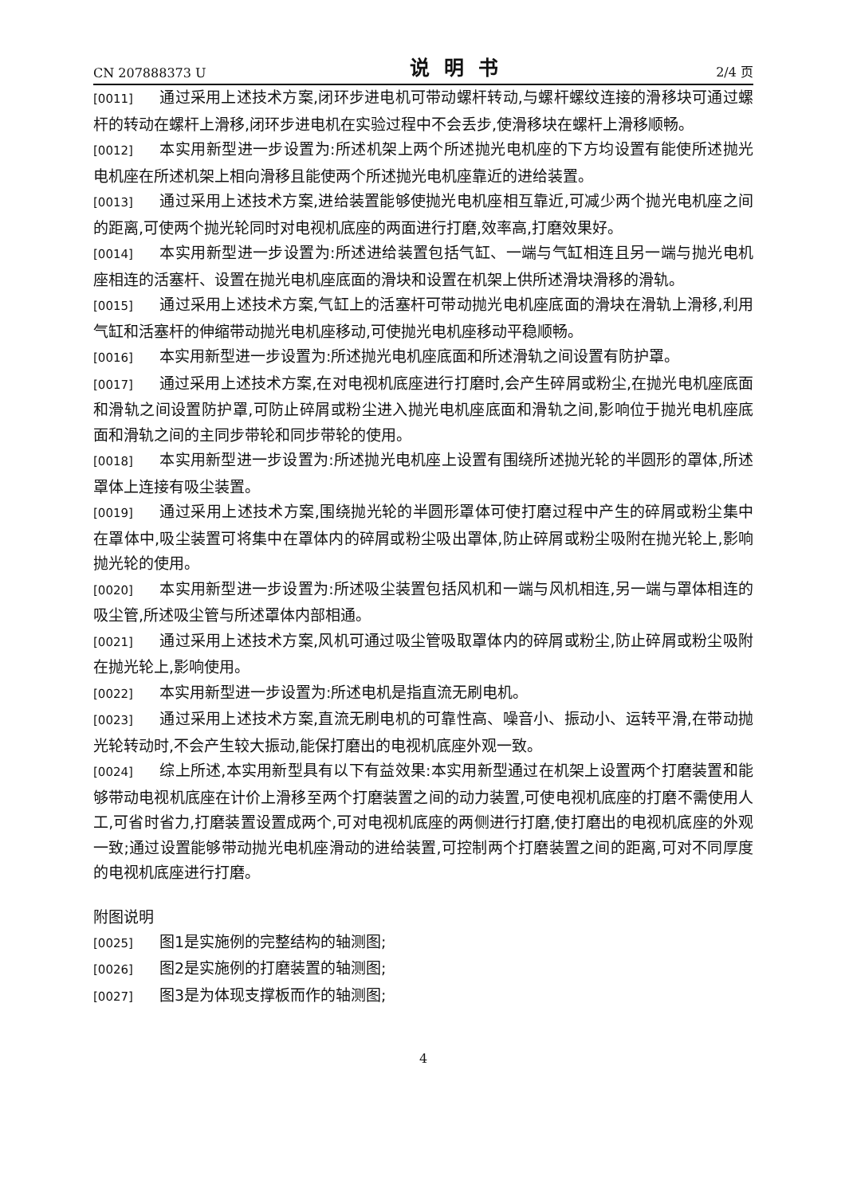CN 207888373 U 说明书 2/4 页
[0011] 通过采用上述技术方案,闭环步进电机可带动螺杆转动,与螺杆螺纹连接的滑移块可通过螺杆的转动在螺杆上滑移,闭环步进电机在实验过程中不会丢步,使滑移块在螺杆上滑移顺畅。
[0012] 本实用新型进一步设置为:所述机架上两个所述抛光电机座的下方均设置有能使所述抛光电机座在所述机架上相向滑移且能使两个所述抛光电机座靠近的进给装置。
[0013] 通过采用上述技术方案,进给装置能够使抛光电机座相互靠近,可减少两个抛光电机座之间的距离,可使两个抛光轮同时对电视机底座的两面进行打磨,效率高,打磨效果好。
[0014] 本实用新型进一步设置为:所述进给装置包括气缸、一端与气缸相连且另一端与抛光电机座相连的活塞杆、设置在抛光电机座底面的滑块和设置在机架上供所述滑块滑移的滑轨。
[0015] 通过采用上述技术方案,气缸上的活塞杆可带动抛光电机座底面的滑块在滑轨上滑移,利用气缸和活塞杆的伸缩带动抛光电机座移动,可使抛光电机座移动平稳顺畅。
[0016] 本实用新型进一步设置为:所述抛光电机座底面和所述滑轨之间设置有防护罩。
[0017] 通过采用上述技术方案,在对电视机底座进行打磨时,会产生碎屑或粉尘,在抛光电机座底面和滑轨之间设置防护罩,可防止碎屑或粉尘进入抛光电机座底面和滑轨之间,影响位于抛光电机座底面和滑轨之间的主同步带轮和同步带轮的使用。
[0018] 本实用新型进一步设置为:所述抛光电机座上设置有围绕所述抛光轮的半圆形的罩体,所述罩体上连接有吸尘装置。
[0019] 通过采用上述技术方案,围绕抛光轮的半圆形罩体可使打磨过程中产生的碎屑或粉尘集中在罩体中,吸尘装置可将集中在罩体内的碎屑或粉尘吸出罩体,防止碎屑或粉尘吸附在抛光轮上,影响抛光轮的使用。
[0020] 本实用新型进一步设置为:所述吸尘装置包括风机和一端与风机相连,另一端与罩体相连的吸尘管,所述吸尘管与所述罩体内部相通。
[0021] 通过采用上述技术方案,风机可通过吸尘管吸取罩体内的碎屑或粉尘,防止碎屑或粉尘吸附在抛光轮上,影响使用。
[0022] 本实用新型进一步设置为:所述电机是指直流无刷电机。
[0023] 通过采用上述技术方案,直流无刷电机的可靠性高、噪音小、振动小、运转平滑,在带动抛光轮转动时,不会产生较大振动,能保打磨出的电视机底座外观一致。
[0024] 综上所述,本实用新型具有以下有益效果:本实用新型通过在机架上设置两个打磨装置和能够带动电视机底座在计价上滑移至两个打磨装置之间的动力装置,可使电视机底座的打磨不需使用人工,可省时省力,打磨装置设置成两个,可对电视机底座的两侧进行打磨,使打磨出的电视机底座的外观一致;通过设置能够带动抛光电机座滑动的进给装置,可控制两个打磨装置之间的距离,可对不同厚度的电视机底座进行打磨。
附图说明
[0025] 图1是实施例的完整结构的轴测图;
[0026] 图2是实施例的打磨装置的轴测图;
[0027] 图3是为体现支撑板而作的轴测图;
4